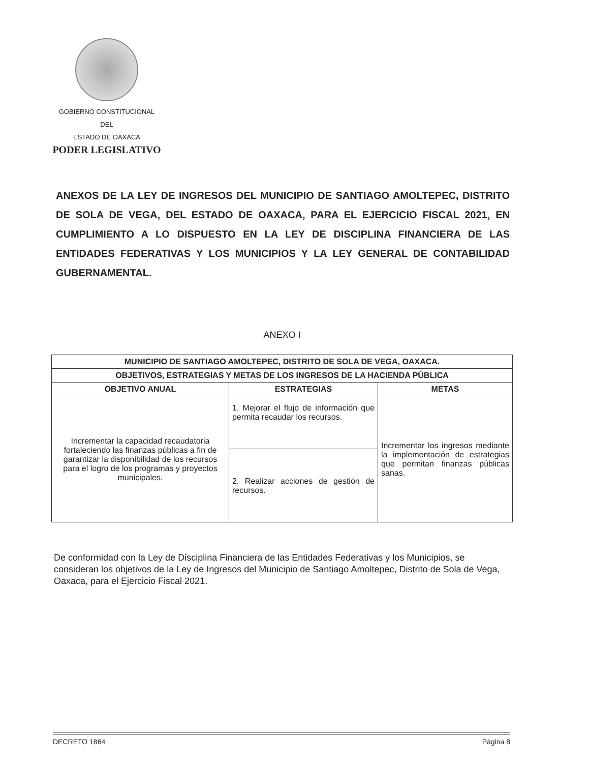GOBIERNO CONSTITUCIONAL
DEL
ESTADO DE OAXACA
PODER LEGISLATIVO
ANEXOS DE LA LEY DE INGRESOS DEL MUNICIPIO DE SANTIAGO AMOLTEPEC, DISTRITO DE SOLA DE VEGA, DEL ESTADO DE OAXACA, PARA EL EJERCICIO FISCAL 2021, EN CUMPLIMIENTO A LO DISPUESTO EN LA LEY DE DISCIPLINA FINANCIERA DE LAS ENTIDADES FEDERATIVAS Y LOS MUNICIPIOS Y LA LEY GENERAL DE CONTABILIDAD GUBERNAMENTAL.
ANEXO I
| MUNICIPIO DE SANTIAGO AMOLTEPEC, DISTRITO DE SOLA DE VEGA, OAXACA. | | |
| --- | --- | --- |
| OBJETIVOS, ESTRATEGIAS Y METAS DE LOS INGRESOS DE LA HACIENDA PÚBLICA | | |
| OBJETIVO ANUAL | ESTRATEGIAS | METAS |
| Incrementar la capacidad recaudatoria fortaleciendo las finanzas públicas a fin de garantizar la disponibilidad de los recursos para el logro de los programas y proyectos municipales. | 1. Mejorar el flujo de información que permita recaudar los recursos. | Incrementar los ingresos mediante la implementación de estrategias que permitan finanzas públicas sanas. |
| | 2. Realizar acciones de gestión de recursos. | |
De conformidad con la Ley de Disciplina Financiera de las Entidades Federativas y los Municipios, se consideran los objetivos de la Ley de Ingresos del Municipio de Santiago Amoltepec, Distrito de Sola de Vega, Oaxaca, para el Ejercicio Fiscal 2021.
DECRETO 1864 Página 8